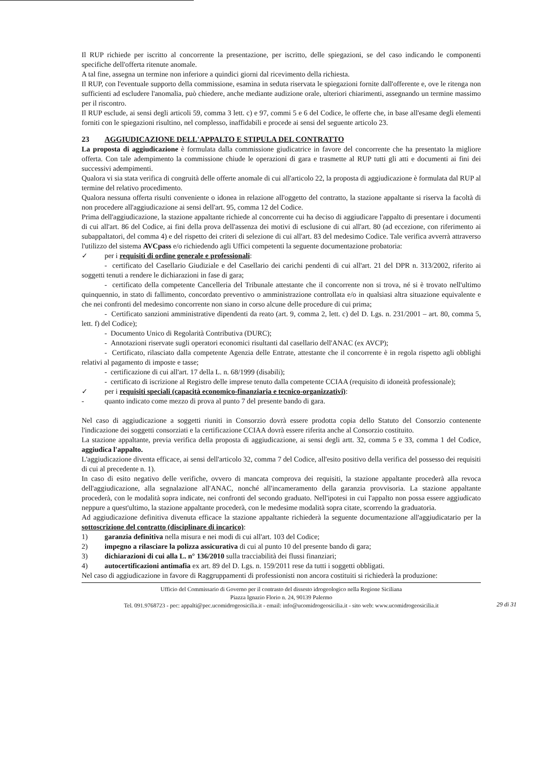Il RUP richiede per iscritto al concorrente la presentazione, per iscritto, delle spiegazioni, se del caso indicando le componenti specifiche dell'offerta ritenute anomale.
A tal fine, assegna un termine non inferiore a quindici giorni dal ricevimento della richiesta.
Il RUP, con l'eventuale supporto della commissione, esamina in seduta riservata le spiegazioni fornite dall'offerente e, ove le ritenga non sufficienti ad escludere l'anomalia, può chiedere, anche mediante audizione orale, ulteriori chiarimenti, assegnando un termine massimo per il riscontro.
Il RUP esclude, ai sensi degli articoli 59, comma 3 lett. c) e 97, commi 5 e 6 del Codice, le offerte che, in base all'esame degli elementi forniti con le spiegazioni risultino, nel complesso, inaffidabili e procede ai sensi del seguente articolo 23.
23 AGGIUDICAZIONE DELL'APPALTO E STIPULA DEL CONTRATTO
La proposta di aggiudicazione è formulata dalla commissione giudicatrice in favore del concorrente che ha presentato la migliore offerta. Con tale adempimento la commissione chiude le operazioni di gara e trasmette al RUP tutti gli atti e documenti ai fini dei successivi adempimenti.
Qualora vi sia stata verifica di congruità delle offerte anomale di cui all'articolo 22, la proposta di aggiudicazione è formulata dal RUP al termine del relativo procedimento.
Qualora nessuna offerta risulti conveniente o idonea in relazione all'oggetto del contratto, la stazione appaltante si riserva la facoltà di non procedere all'aggiudicazione ai sensi dell'art. 95, comma 12 del Codice.
Prima dell'aggiudicazione, la stazione appaltante richiede al concorrente cui ha deciso di aggiudicare l'appalto di presentare i documenti di cui all'art. 86 del Codice, ai fini della prova dell'assenza dei motivi di esclusione di cui all'art. 80 (ad eccezione, con riferimento ai subappaltatori, del comma 4) e del rispetto dei criteri di selezione di cui all'art. 83 del medesimo Codice. Tale verifica avverrà attraverso l'utilizzo del sistema AVCpass e/o richiedendo agli Uffici competenti la seguente documentazione probatoria:
✓ per i requisiti di ordine generale e professionali:
- certificato del Casellario Giudiziale e del Casellario dei carichi pendenti di cui all'art. 21 del DPR n. 313/2002, riferito ai soggetti tenuti a rendere le dichiarazioni in fase di gara;
- certificato della competente Cancelleria del Tribunale attestante che il concorrente non si trova, né si è trovato nell'ultimo quinquennio, in stato di fallimento, concordato preventivo o amministrazione controllata e/o in qualsiasi altra situazione equivalente e che nei confronti del medesimo concorrente non siano in corso alcune delle procedure di cui prima;
- Certificato sanzioni amministrative dipendenti da reato (art. 9, comma 2, lett. c) del D. Lgs. n. 231/2001 – art. 80, comma 5, lett. f) del Codice);
- Documento Unico di Regolarità Contributiva (DURC);
- Annotazioni riservate sugli operatori economici risultanti dal casellario dell'ANAC (ex AVCP);
- Certificato, rilasciato dalla competente Agenzia delle Entrate, attestante che il concorrente è in regola rispetto agli obblighi relativi al pagamento di imposte e tasse;
- certificazione di cui all'art. 17 della L. n. 68/1999 (disabili);
- certificato di iscrizione al Registro delle imprese tenuto dalla competente CCIAA (requisito di idoneità professionale);
✓ per i requisiti speciali (capacità economico-finanziaria e tecnico-organizzativi):
- quanto indicato come mezzo di prova al punto 7 del presente bando di gara.
Nel caso di aggiudicazione a soggetti riuniti in Consorzio dovrà essere prodotta copia dello Statuto del Consorzio contenente l'indicazione dei soggetti consorziati e la certificazione CCIAA dovrà essere riferita anche al Consorzio costituito.
La stazione appaltante, previa verifica della proposta di aggiudicazione, ai sensi degli artt. 32, comma 5 e 33, comma 1 del Codice, aggiudica l'appalto.
L'aggiudicazione diventa efficace, ai sensi dell'articolo 32, comma 7 del Codice, all'esito positivo della verifica del possesso dei requisiti di cui al precedente n. 1).
In caso di esito negativo delle verifiche, ovvero di mancata comprova dei requisiti, la stazione appaltante procederà alla revoca dell'aggiudicazione, alla segnalazione all'ANAC, nonché all'incameramento della garanzia provvisoria. La stazione appaltante procederà, con le modalità sopra indicate, nei confronti del secondo graduato. Nell'ipotesi in cui l'appalto non possa essere aggiudicato neppure a quest'ultimo, la stazione appaltante procederà, con le medesime modalità sopra citate, scorrendo la graduatoria.
Ad aggiudicazione definitiva divenuta efficace la stazione appaltante richiederà la seguente documentazione all'aggiudicatario per la sottoscrizione del contratto (disciplinare di incarico):
1) garanzia definitiva nella misura e nei modi di cui all'art. 103 del Codice;
2) impegno a rilasciare la polizza assicurativa di cui al punto 10 del presente bando di gara;
3) dichiarazioni di cui alla L. n° 136/2010 sulla tracciabilità dei flussi finanziari;
4) autocertificazioni antimafia ex art. 89 del D. Lgs. n. 159/2011 rese da tutti i soggetti obbligati.
Nel caso di aggiudicazione in favore di Raggruppamenti di professionisti non ancora costituiti si richiederà la produzione:
Ufficio del Commissario di Governo per il contrasto del dissesto idrogeologico nella Regione Siciliana
Piazza Ignazio Florio n. 24, 90139 Palermo
Tel. 091.9768723 - pec: appalti@pec.ucomidrogeosicilia.it - email: info@ucomidrogeosicilia.it - sito web: www.ucomidrogeosicilia.it
29 di 31